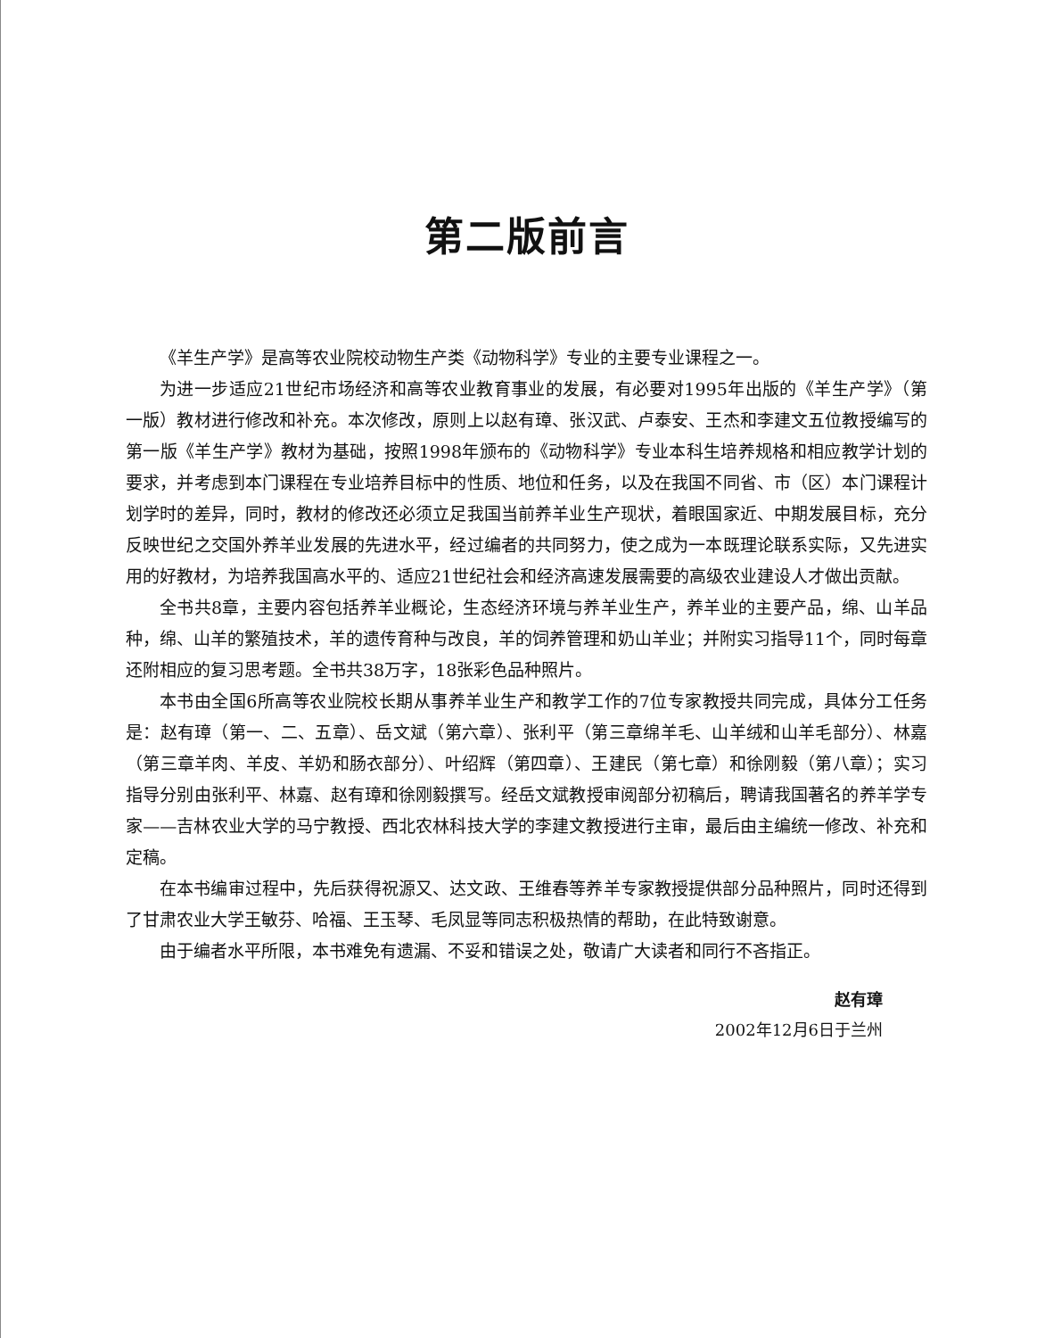第二版前言
《羊生产学》是高等农业院校动物生产类《动物科学》专业的主要专业课程之一。
为进一步适应21世纪市场经济和高等农业教育事业的发展，有必要对1995年出版的《羊生产学》（第一版）教材进行修改和补充。本次修改，原则上以赵有璋、张汉武、卢泰安、王杰和李建文五位教授编写的第一版《羊生产学》教材为基础，按照1998年颁布的《动物科学》专业本科生培养规格和相应教学计划的要求，并考虑到本门课程在专业培养目标中的性质、地位和任务，以及在我国不同省、市（区）本门课程计划学时的差异，同时，教材的修改还必须立足我国当前养羊业生产现状，着眼国家近、中期发展目标，充分反映世纪之交国外养羊业发展的先进水平，经过编者的共同努力，使之成为一本既理论联系实际，又先进实用的好教材，为培养我国高水平的、适应21世纪社会和经济高速发展需要的高级农业建设人才做出贡献。
全书共8章，主要内容包括养羊业概论，生态经济环境与养羊业生产，养羊业的主要产品，绵、山羊品种，绵、山羊的繁殖技术，羊的遗传育种与改良，羊的饲养管理和奶山羊业；并附实习指导11个，同时每章还附相应的复习思考题。全书共38万字，18张彩色品种照片。
本书由全国6所高等农业院校长期从事养羊业生产和教学工作的7位专家教授共同完成，具体分工任务是：赵有璋（第一、二、五章）、岳文斌（第六章）、张利平（第三章绵羊毛、山羊绒和山羊毛部分）、林嘉（第三章羊肉、羊皮、羊奶和肠衣部分）、叶绍辉（第四章）、王建民（第七章）和徐刚毅（第八章）；实习指导分别由张利平、林嘉、赵有璋和徐刚毅撰写。经岳文斌教授审阅部分初稿后，聘请我国著名的养羊学专家——吉林农业大学的马宁教授、西北农林科技大学的李建文教授进行主审，最后由主编统一修改、补充和定稿。
在本书编审过程中，先后获得祝源又、达文政、王维春等养羊专家教授提供部分品种照片，同时还得到了甘肃农业大学王敏芬、哈福、王玉琴、毛凤显等同志积极热情的帮助，在此特致谢意。
由于编者水平所限，本书难免有遗漏、不妥和错误之处，敬请广大读者和同行不吝指正。
赵有璋
2002年12月6日于兰州